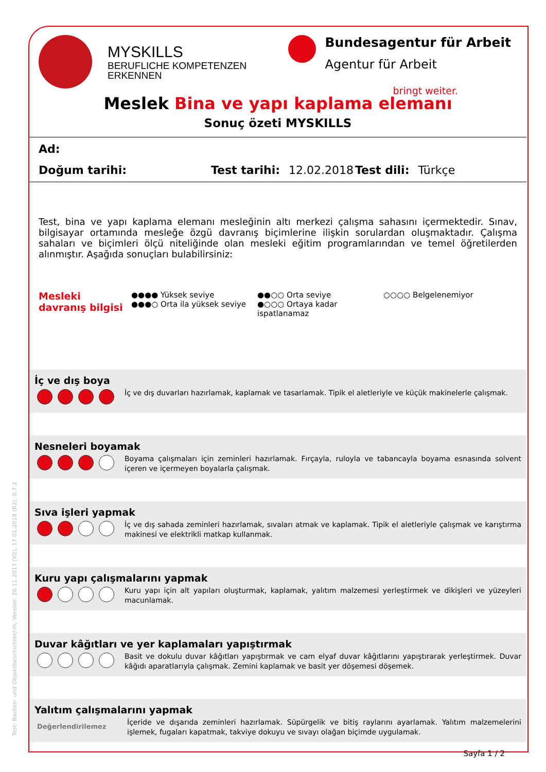MYSKILLS
BERUFLICHE KOMPETENZEN
ERKENNEN
Bundesagentur für Arbeit
Agentur für Arbeit
bringt weiter.
Meslek Bina ve yapı kaplama elemanı
Sonuç özeti MYSKILLS
Ad:
Doğum tarihi: Test tarihi: 12.02.2018 Test dili: Türkçe
Test, bina ve yapı kaplama elemanı mesleğinin altı merkezi çalışma sahasını içermektedir. Sınav, bilgisayar ortamında mesleğe özgü davranış biçimlerine ilişkin sorulardan oluşmaktadır. Çalışma sahaları ve biçimleri ölçü niteliğinde olan mesleki eğitim programlarından ve temel öğretilerden alınmıştır. Aşağıda sonuçları bulabilirsiniz:
Mesleki davranış bilgisi
●●●● Yüksek seviye
●●●○ Orta ila yüksek seviye
●●○○ Orta seviye
●○○○ Ortaya kadar ispatlanamaz
○○○○ Belgelenemiyor
İç ve dış boya
İç ve dış duvarları hazırlamak, kaplamak ve tasarlamak. Tipik el aletleriyle ve küçük makinelerle çalışmak.
Nesneleri boyamak
Boyama çalışmaları için zeminleri hazırlamak. Fırçayla, ruloyla ve tabancayla boyama esnasında solvent içeren ve içermeyen boyalarla çalışmak.
Sıva işleri yapmak
İç ve dış sahada zeminleri hazırlamak, sıvaları atmak ve kaplamak. Tipik el aletleriyle çalışmak ve karıştırma makinesi ve elektrikli matkap kullanmak.
Kuru yapı çalışmalarını yapmak
Kuru yapı için alt yapıları oluşturmak, kaplamak, yalıtım malzemesi yerleştirmek ve dikişleri ve yüzeyleri macunlamak.
Duvar kâğıtları ve yer kaplamaları yapıştırmak
Basit ve dokulu duvar kâğıtları yapıştırmak ve cam elyaf duvar kâğıtlarını yapıştırarak yerleştirmek. Duvar kâğıdı aparatlarıyla çalışmak. Zemini kaplamak ve basit yer döşemesi döşemek.
Yalıtım çalışmalarını yapmak
Değerlendirilemez
İçeride ve dışarıda zeminleri hazırlamak. Süpürgelik ve bitiş raylarını ayarlamak. Yalıtım malzemelerini işlemek, fugaları kapatmak, takviye dokuyu ve sıvayı olağan biçimde uygulamak.
Sayfa 1 / 2
Test: Bauten- und Objektbeschichter/-in, Version: 20.11.2017 (V2), 17.01.2018 (R2), 0.7.2